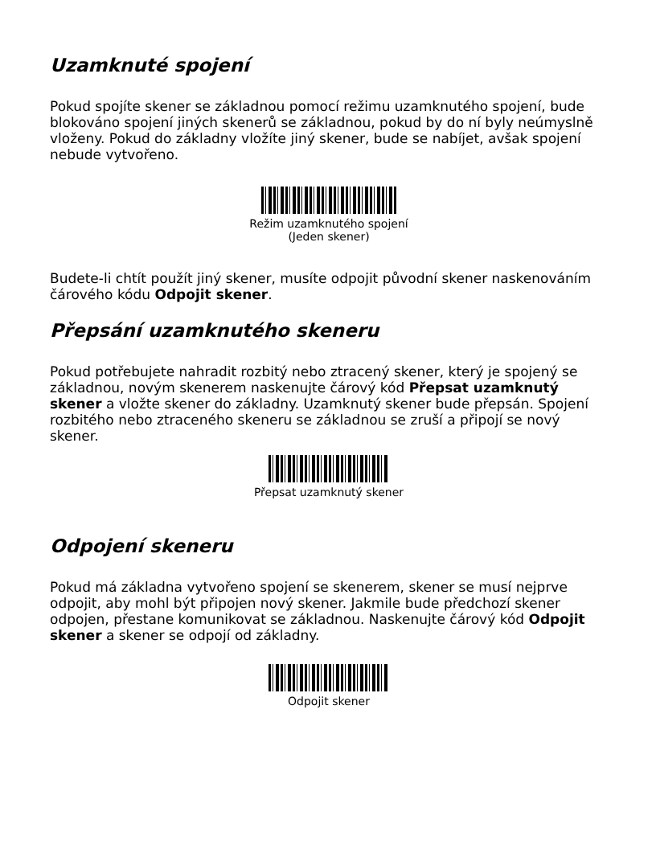Uzamknuté spojení
Pokud spojíte skener se základnou pomocí režimu uzamknutého spojení, bude blokováno spojení jiných skenerů se základnou, pokud by do ní byly neúmyslně vloženy. Pokud do základny vložíte jiný skener, bude se nabíjet, avšak spojení nebude vytvořeno.
Režim uzamknutého spojení
(Jeden skener)
Budete-li chtít použít jiný skener, musíte odpojit původní skener naskenováním čárového kódu Odpojit skener.
Přepsání uzamknutého skeneru
Pokud potřebujete nahradit rozbitý nebo ztracený skener, který je spojený se základnou, novým skenerem naskenujte čárový kód Přepsat uzamknutý skener a vložte skener do základny. Uzamknutý skener bude přepsán. Spojení rozbitého nebo ztraceného skeneru se základnou se zruší a připojí se nový skener.
Přepsat uzamknutý skener
Odpojení skeneru
Pokud má základna vytvořeno spojení se skenerem, skener se musí nejprve odpojit, aby mohl být připojen nový skener. Jakmile bude předchozí skener odpojen, přestane komunikovat se základnou. Naskenujte čárový kód Odpojit skener a skener se odpojí od základny.
Odpojit skener